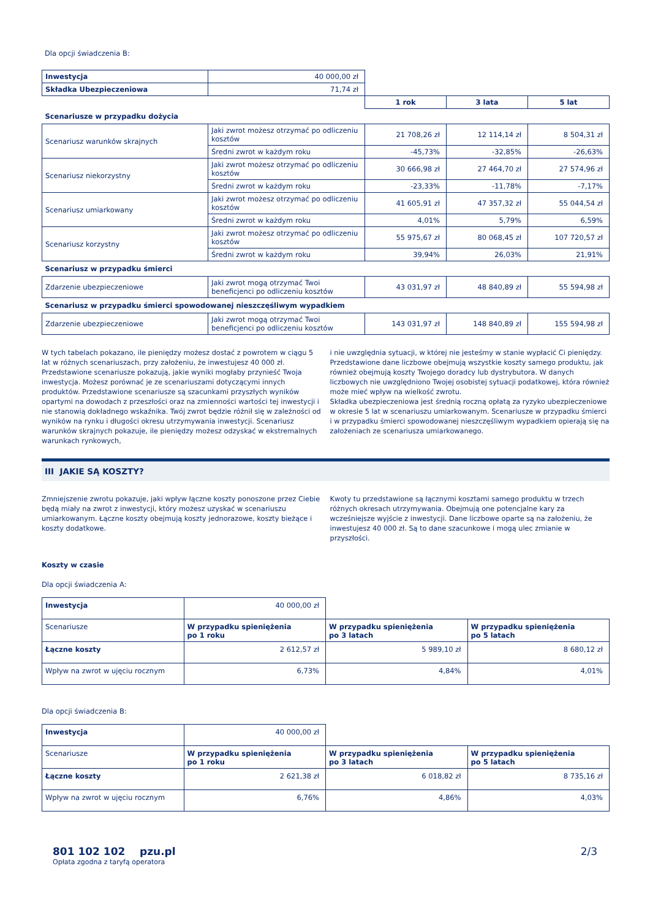Dla opcji świadczenia B:
| Inwestycja | 40 000,00 zł | | | |
| Składka Ubezpieczeniowa | 71,74 zł | | | |
| | | 1 rok | 3 lata | 5 lat |
| Scenariusze w przypadku dożycia | | | | |
| Scenariusz warunków skrajnych | Jaki zwrot możesz otrzymać po odliczeniu kosztów | 21 708,26 zł | 12 114,14 zł | 8 504,31 zł |
| | Średni zwrot w każdym roku | -45,73% | -32,85% | -26,63% |
| Scenariusz niekorzystny | Jaki zwrot możesz otrzymać po odliczeniu kosztów | 30 666,98 zł | 27 464,70 zł | 27 574,96 zł |
| | Średni zwrot w każdym roku | -23,33% | -11,78% | -7,17% |
| Scenariusz umiarkowany | Jaki zwrot możesz otrzymać po odliczeniu kosztów | 41 605,91 zł | 47 357,32 zł | 55 044,54 zł |
| | Średni zwrot w każdym roku | 4,01% | 5,79% | 6,59% |
| Scenariusz korzystny | Jaki zwrot możesz otrzymać po odliczeniu kosztów | 55 975,67 zł | 80 068,45 zł | 107 720,57 zł |
| | Średni zwrot w każdym roku | 39,94% | 26,03% | 21,91% |
| Scenariusz w przypadku śmierci | | | | |
| Zdarzenie ubezpieczeniowe | Jaki zwrot mogą otrzymać Twoi beneficjenci po odliczeniu kosztów | 43 031,97 zł | 48 840,89 zł | 55 594,98 zł |
| Scenariusz w przypadku śmierci spowodowanej nieszczęśliwym wypadkiem | | | | |
| Zdarzenie ubezpieczeniowe | Jaki zwrot mogą otrzymać Twoi beneficjenci po odliczeniu kosztów | 143 031,97 zł | 148 840,89 zł | 155 594,98 zł |
W tych tabelach pokazano, ile pieniędzy możesz dostać z powrotem w ciągu 5 lat w różnych scenariuszach, przy założeniu, że inwestujesz 40 000 zł. Przedstawione scenariusze pokazują, jakie wyniki mogłaby przynieść Twoja inwestycja. Możesz porównać je ze scenariuszami dotyczącymi innych produktów. Przedstawione scenariusze są szacunkami przyszłych wyników opartymi na dowodach z przeszłości oraz na zmienności wartości tej inwestycji i nie stanowią dokładnego wskaźnika. Twój zwrot będzie różnił się w zależności od wyników na rynku i długości okresu utrzymywania inwestycji. Scenariusz warunków skrajnych pokazuje, ile pieniędzy możesz odzyskać w ekstremalnych warunkach rynkowych,
i nie uwzględnia sytuacji, w której nie jesteśmy w stanie wypłacić Ci pieniędzy. Przedstawione dane liczbowe obejmują wszystkie koszty samego produktu, jak również obejmują koszty Twojego doradcy lub dystrybutora. W danych liczbowych nie uwzględniono Twojej osobistej sytuacji podatkowej, która również może mieć wpływ na wielkość zwrotu.
Składka ubezpieczeniowa jest średnią roczną opłatą za ryzyko ubezpieczeniowe w okresie 5 lat w scenariuszu umiarkowanym. Scenariusze w przypadku śmierci i w przypadku śmierci spowodowanej nieszczęśliwym wypadkiem opierają się na założeniach ze scenariusza umiarkowanego.
III JAKIE SĄ KOSZTY?
Zmniejszenie zwrotu pokazuje, jaki wpływ łączne koszty ponoszone przez Ciebie będą miały na zwrot z inwestycji, który możesz uzyskać w scenariuszu umiarkowanym. Łączne koszty obejmują koszty jednorazowe, koszty bieżące i koszty dodatkowe.
Kwoty tu przedstawione są łącznymi kosztami samego produktu w trzech różnych okresach utrzymywania. Obejmują one potencjalne kary za wcześniejsze wyjście z inwestycji. Dane liczbowe oparte są na założeniu, że inwestujesz 40 000 zł. Są to dane szacunkowe i mogą ulec zmianie w przyszłości.
Koszty w czasie
Dla opcji świadczenia A:
| Inwestycja | 40 000,00 zł | | |
| Scenariusze | W przypadku spieniężenia po 1 roku | W przypadku spieniężenia po 3 latach | W przypadku spieniężenia po 5 latach |
| Łączne koszty | 2 612,57 zł | 5 989,10 zł | 8 680,12 zł |
| Wpływ na zwrot w ujęciu rocznym | 6,73% | 4,84% | 4,01% |
Dla opcji świadczenia B:
| Inwestycja | 40 000,00 zł | | |
| Scenariusze | W przypadku spieniężenia po 1 roku | W przypadku spieniężenia po 3 latach | W przypadku spieniężenia po 5 latach |
| Łączne koszty | 2 621,38 zł | 6 018,82 zł | 8 735,16 zł |
| Wpływ na zwrot w ujęciu rocznym | 6,76% | 4,86% | 4,03% |
801 102 102 pzu.pl
Opłata zgodna z taryfą operatora
2/3